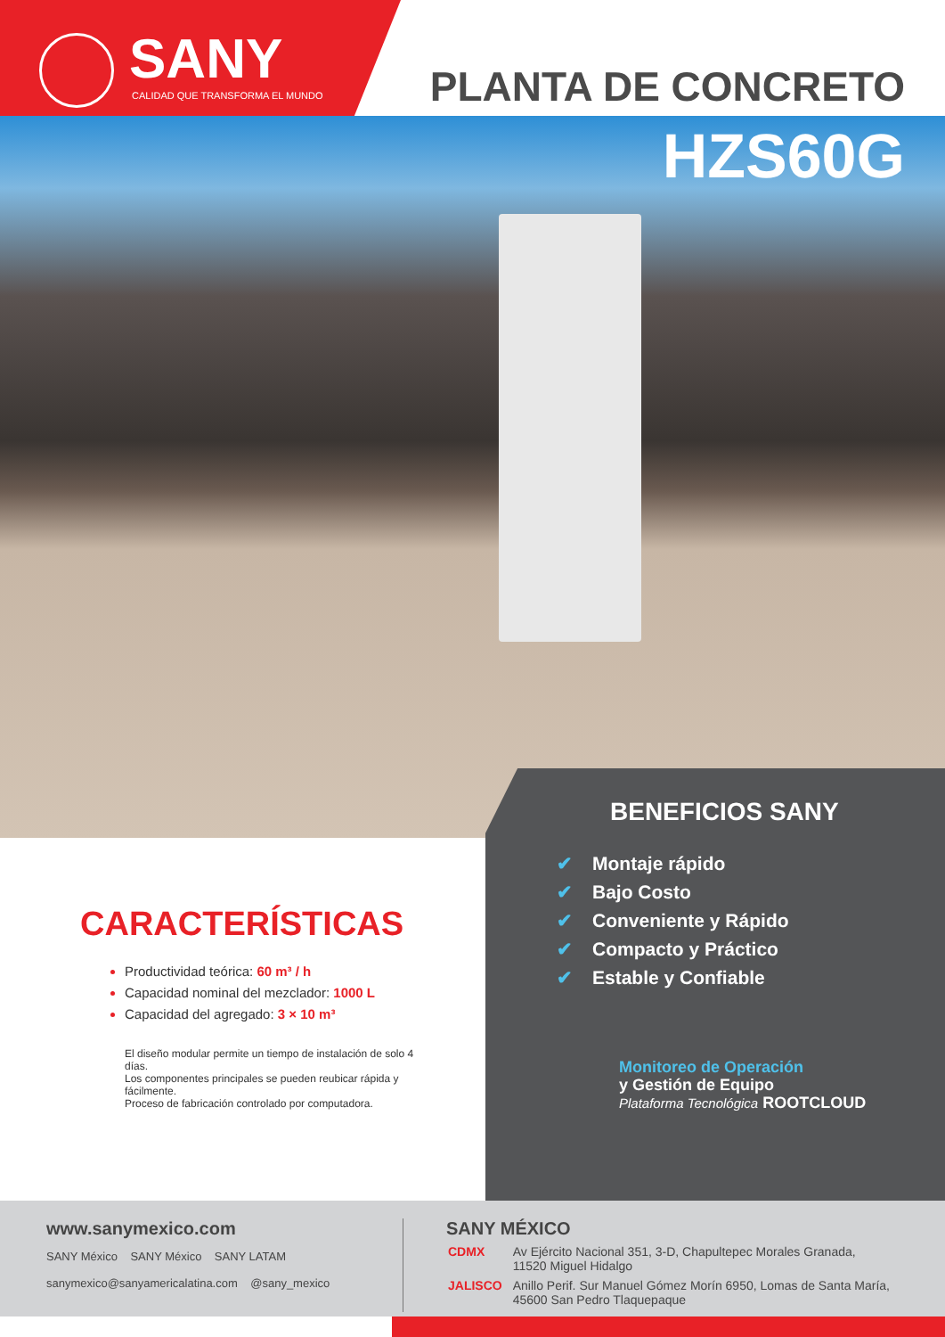SANY
CALIDAD QUE TRANSFORMA EL MUNDO
PLANTA DE CONCRETO
HZS60G
BENEFICIOS SANY
✔ Montaje rápido
✔ Bajo Costo
✔ Conveniente y Rápido
✔ Compacto y Práctico
✔ Estable y Confiable
Monitoreo de Operación
y Gestión de Equipo
Plataforma Tecnológica ROOTCLOUD
CARACTERÍSTICAS
Productividad teórica: 60 m³ / h
Capacidad nominal del mezclador: 1000 L
Capacidad del agregado: 3 × 10 m³
El diseño modular permite un tiempo de instalación de solo 4 días.
Los componentes principales se pueden reubicar rápida y fácilmente.
Proceso de fabricación controlado por computadora.
www.sanymexico.com
SANY México SANY México SANY LATAM
sanymexico@sanyamericalatina.com @sany_mexico
SANY MÉXICO
| CDMX | Av Ejército Nacional 351, 3-D, Chapultepec Morales Granada, 11520 Miguel Hidalgo |
| JALISCO | Anillo Perif. Sur Manuel Gómez Morín 6950, Lomas de Santa María, 45600 San Pedro Tlaquepaque |